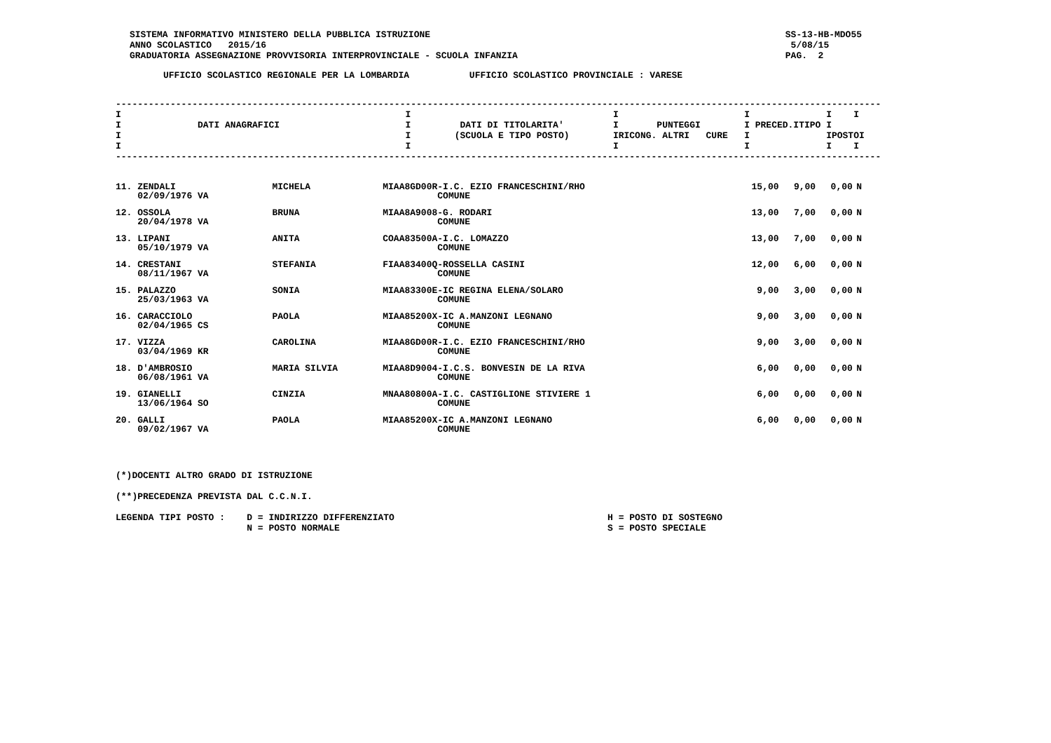SISTEMA INFORMATIVO MINISTERO DELLA PUBBLICA ISTRUZIONE
ANNO SCOLASTICO   2015/16
GRADUATORIA ASSEGNAZIONE PROVVISORIA INTERPROVINCIALE - SCUOLA INFANZIA
SS-13-HB-MDO55
 5/08/15
PAG.  2
UFFICIO SCOLASTICO REGIONALE PER LA LOMBARDIA           UFFICIO SCOLASTICO PROVINCIALE : VARESE
--------------------------------------------------------------------------------------------------------------------------------------------
I                                                    I                                     I                       I              I    I
I              DATI ANAGRAFICI                       I         DATI DI TITOLARITA'         I       PUNTEGGI        I PRECED.ITIPO I
I                                                    I        (SCUOLA E TIPO POSTO)        IRICONG. ALTRI   CURE   I              IPOSTOI
I                                                    I                                     I                       I              I    I
--------------------------------------------------------------------------------------------------------------------------------------------
| 11. ZENDALI 02/09/1976 VA | MICHELA | MIAA8GD00R-I.C. EZIO FRANCESCHINI/RHO COMUNE | 15,00 | 9,00 | 0,00 | N |
| 12. OSSOLA 20/04/1978 VA | BRUNA | MIAA8A9008-G. RODARI COMUNE | 13,00 | 7,00 | 0,00 | N |
| 13. LIPANI 05/10/1979 VA | ANITA | COAA83500A-I.C. LOMAZZO COMUNE | 13,00 | 7,00 | 0,00 | N |
| 14. CRESTANI 08/11/1967 VA | STEFANIA | FIAA83400Q-ROSSELLA CASINI COMUNE | 12,00 | 6,00 | 0,00 | N |
| 15. PALAZZO 25/03/1963 VA | SONIA | MIAA83300E-IC REGINA ELENA/SOLARO COMUNE | 9,00 | 3,00 | 0,00 | N |
| 16. CARACCIOLO 02/04/1965 CS | PAOLA | MIAA85200X-IC A.MANZONI LEGNANO COMUNE | 9,00 | 3,00 | 0,00 | N |
| 17. VIZZA 03/04/1969 KR | CAROLINA | MIAA8GD00R-I.C. EZIO FRANCESCHINI/RHO COMUNE | 9,00 | 3,00 | 0,00 | N |
| 18. D'AMBROSIO 06/08/1961 VA | MARIA SILVIA | MIAA8D9004-I.C.S. BONVESIN DE LA RIVA COMUNE | 6,00 | 0,00 | 0,00 | N |
| 19. GIANELLI 13/06/1964 SO | CINZIA | MNAA80800A-I.C. CASTIGLIONE STIVIERE 1 COMUNE | 6,00 | 0,00 | 0,00 | N |
| 20. GALLI 09/02/1967 VA | PAOLA | MIAA85200X-IC A.MANZONI LEGNANO COMUNE | 6,00 | 0,00 | 0,00 | N |
(*)DOCENTI ALTRO GRADO DI ISTRUZIONE

(**)PRECEDENZA PREVISTA DAL C.C.N.I.

LEGENDA TIPI POSTO :    D = INDIRIZZO DIFFERENZIATO                                       H = POSTO DI SOSTEGNO
                        N = POSTO NORMALE                                                 S = POSTO SPECIALE